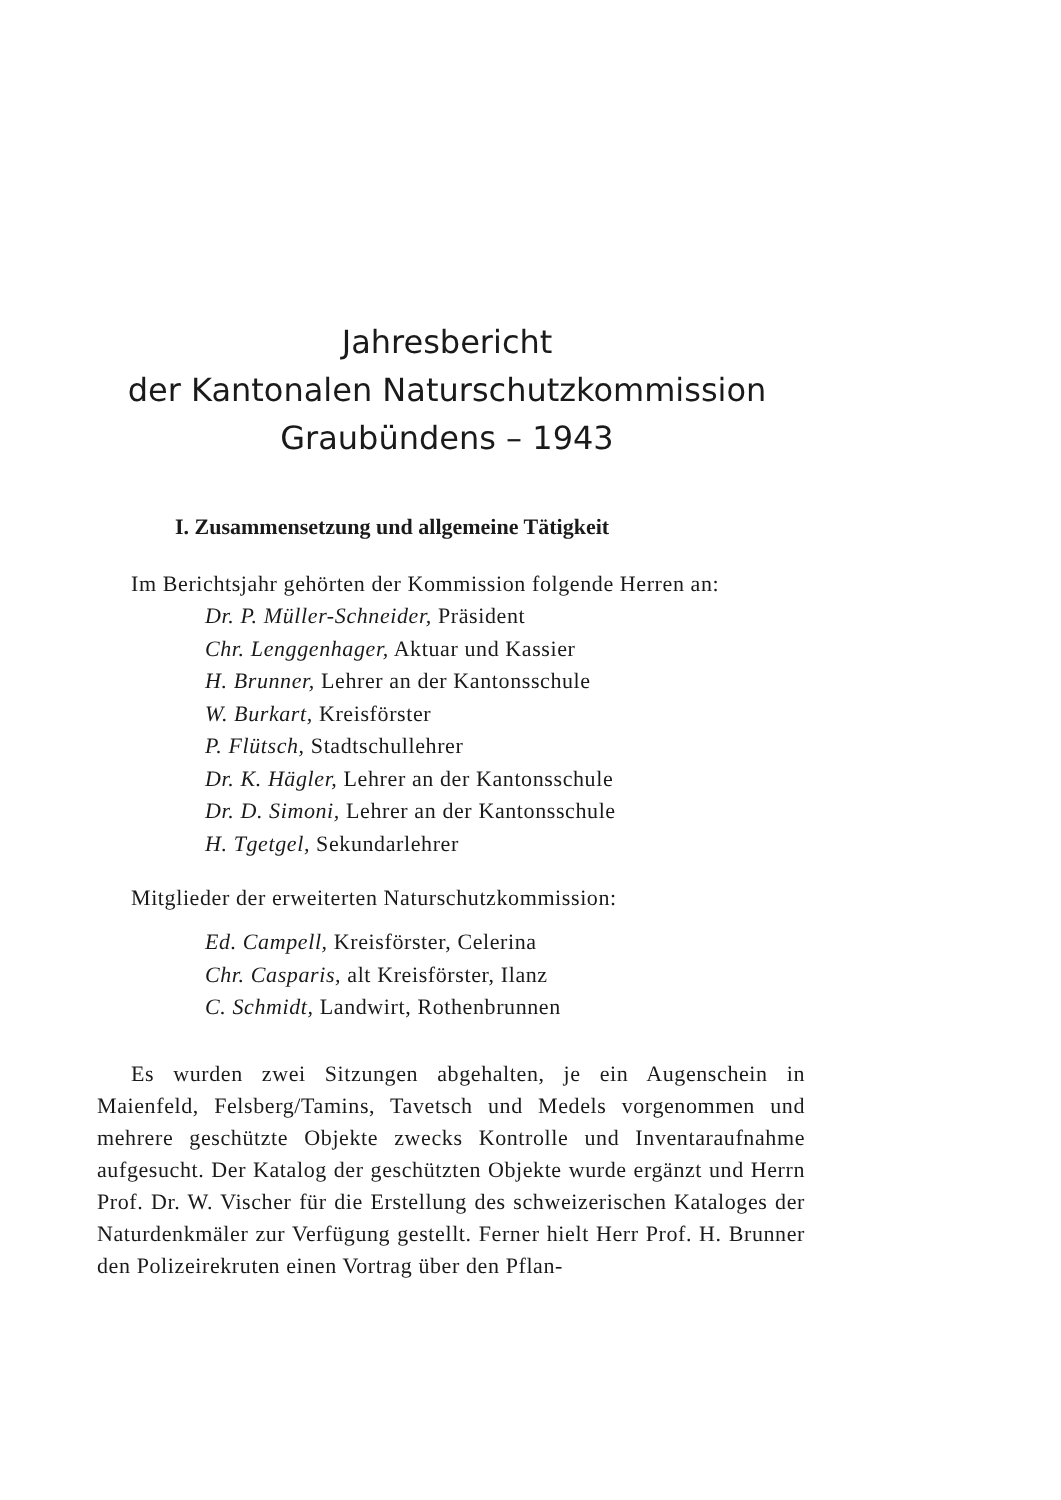Jahresbericht
der Kantonalen Naturschutzkommission
Graubündens – 1943
I. Zusammensetzung und allgemeine Tätigkeit
Im Berichtsjahr gehörten der Kommission folgende Herren an:
Dr. P. Müller-Schneider, Präsident
Chr. Lenggenhager, Aktuar und Kassier
H. Brunner, Lehrer an der Kantonsschule
W. Burkart, Kreisförster
P. Flütsch, Stadtschullehrer
Dr. K. Hägler, Lehrer an der Kantonsschule
Dr. D. Simoni, Lehrer an der Kantonsschule
H. Tgetgel, Sekundarlehrer
Mitglieder der erweiterten Naturschutzkommission:
Ed. Campell, Kreisförster, Celerina
Chr. Casparis, alt Kreisförster, Ilanz
C. Schmidt, Landwirt, Rothenbrunnen
Es wurden zwei Sitzungen abgehalten, je ein Augenschein in Maienfeld, Felsberg/Tamins, Tavetsch und Medels vorgenommen und mehrere geschützte Objekte zwecks Kontrolle und Inventaraufnahme aufgesucht. Der Katalog der geschützten Objekte wurde ergänzt und Herrn Prof. Dr. W. Vischer für die Erstellung des schweizerischen Kataloges der Naturdenkmäler zur Verfügung gestellt. Ferner hielt Herr Prof. H. Brunner den Polizeirekruten einen Vortrag über den Pflan-